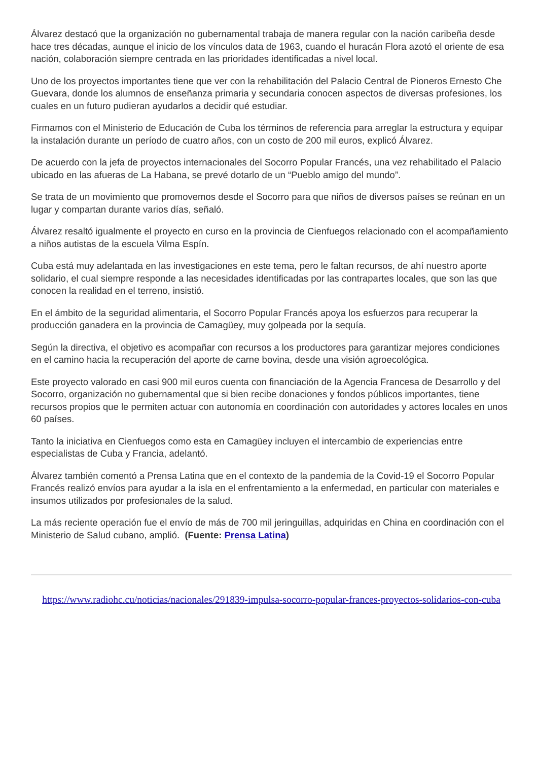Álvarez destacó que la organización no gubernamental trabaja de manera regular con la nación caribeña desde hace tres décadas, aunque el inicio de los vínculos data de 1963, cuando el huracán Flora azotó el oriente de esa nación, colaboración siempre centrada en las prioridades identificadas a nivel local.
Uno de los proyectos importantes tiene que ver con la rehabilitación del Palacio Central de Pioneros Ernesto Che Guevara, donde los alumnos de enseñanza primaria y secundaria conocen aspectos de diversas profesiones, los cuales en un futuro pudieran ayudarlos a decidir qué estudiar.
Firmamos con el Ministerio de Educación de Cuba los términos de referencia para arreglar la estructura y equipar la instalación durante un período de cuatro años, con un costo de 200 mil euros, explicó Álvarez.
De acuerdo con la jefa de proyectos internacionales del Socorro Popular Francés, una vez rehabilitado el Palacio ubicado en las afueras de La Habana, se prevé dotarlo de un “Pueblo amigo del mundo”.
Se trata de un movimiento que promovemos desde el Socorro para que niños de diversos países se reúnan en un lugar y compartan durante varios días, señaló.
Álvarez resaltó igualmente el proyecto en curso en la provincia de Cienfuegos relacionado con el acompañamiento a niños autistas de la escuela Vilma Espín.
Cuba está muy adelantada en las investigaciones en este tema, pero le faltan recursos, de ahí nuestro aporte solidario, el cual siempre responde a las necesidades identificadas por las contrapartes locales, que son las que conocen la realidad en el terreno, insistió.
En el ámbito de la seguridad alimentaria, el Socorro Popular Francés apoya los esfuerzos para recuperar la producción ganadera en la provincia de Camagüey, muy golpeada por la sequía.
Según la directiva, el objetivo es acompañar con recursos a los productores para garantizar mejores condiciones en el camino hacia la recuperación del aporte de carne bovina, desde una visión agroecológica.
Este proyecto valorado en casi 900 mil euros cuenta con financiación de la Agencia Francesa de Desarrollo y del Socorro, organización no gubernamental que si bien recibe donaciones y fondos públicos importantes, tiene recursos propios que le permiten actuar con autonomía en coordinación con autoridades y actores locales en unos 60 países.
Tanto la iniciativa en Cienfuegos como esta en Camagüey incluyen el intercambio de experiencias entre especialistas de Cuba y Francia, adelantó.
Álvarez también comentó a Prensa Latina que en el contexto de la pandemia de la Covid-19 el Socorro Popular Francés realizó envíos para ayudar a la isla en el enfrentamiento a la enfermedad, en particular con materiales e insumos utilizados por profesionales de la salud.
La más reciente operación fue el envío de más de 700 mil jeringuillas, adquiridas en China en coordinación con el Ministerio de Salud cubano, amplió. (Fuente: Prensa Latina)
https://www.radiohc.cu/noticias/nacionales/291839-impulsa-socorro-popular-frances-proyectos-solidarios-con-cuba